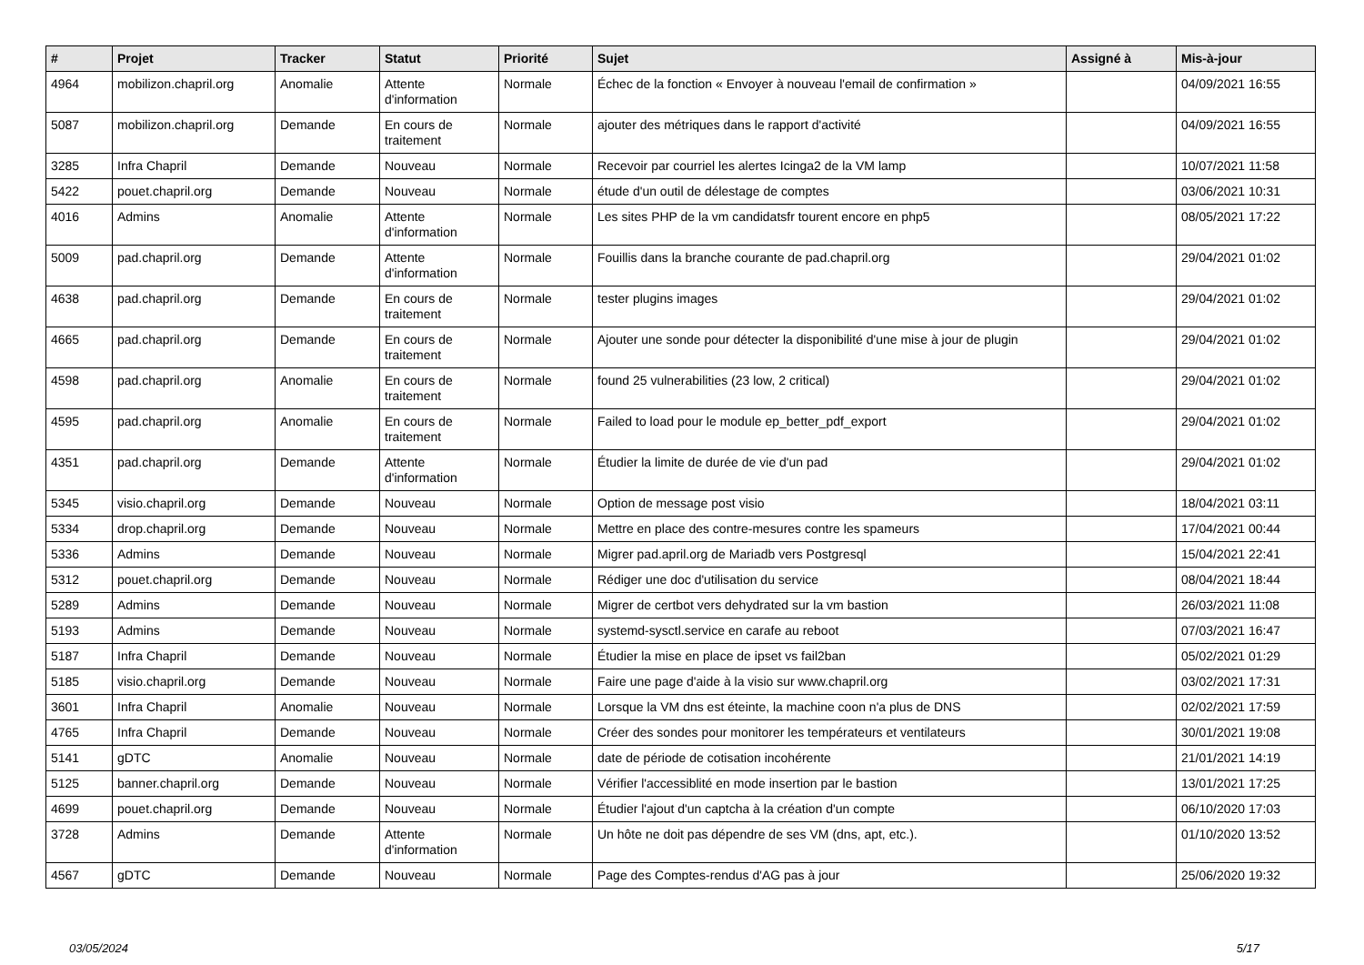| # | Projet | Tracker | Statut | Priorité | Sujet | Assigné à | Mis-à-jour |
| --- | --- | --- | --- | --- | --- | --- | --- |
| 4964 | mobilizon.chapril.org | Anomalie | Attente d'information | Normale | Échec de la fonction « Envoyer à nouveau l'email de confirmation » | | 04/09/2021 16:55 |
| 5087 | mobilizon.chapril.org | Demande | En cours de traitement | Normale | ajouter des métriques dans le rapport d'activité | | 04/09/2021 16:55 |
| 3285 | Infra Chapril | Demande | Nouveau | Normale | Recevoir par courriel les alertes Icinga2 de la VM lamp | | 10/07/2021 11:58 |
| 5422 | pouet.chapril.org | Demande | Nouveau | Normale | étude d'un outil de délestage de comptes | | 03/06/2021 10:31 |
| 4016 | Admins | Anomalie | Attente d'information | Normale | Les sites PHP de la vm candidatsfr tourent encore en php5 | | 08/05/2021 17:22 |
| 5009 | pad.chapril.org | Demande | Attente d'information | Normale | Fouillis dans la branche courante de pad.chapril.org | | 29/04/2021 01:02 |
| 4638 | pad.chapril.org | Demande | En cours de traitement | Normale | tester plugins images | | 29/04/2021 01:02 |
| 4665 | pad.chapril.org | Demande | En cours de traitement | Normale | Ajouter une sonde pour détecter la disponibilité d'une mise à jour de plugin | | 29/04/2021 01:02 |
| 4598 | pad.chapril.org | Anomalie | En cours de traitement | Normale | found 25 vulnerabilities (23 low, 2 critical) | | 29/04/2021 01:02 |
| 4595 | pad.chapril.org | Anomalie | En cours de traitement | Normale | Failed to load pour le module ep_better_pdf_export | | 29/04/2021 01:02 |
| 4351 | pad.chapril.org | Demande | Attente d'information | Normale | Étudier la limite de durée de vie d'un pad | | 29/04/2021 01:02 |
| 5345 | visio.chapril.org | Demande | Nouveau | Normale | Option de message post visio | | 18/04/2021 03:11 |
| 5334 | drop.chapril.org | Demande | Nouveau | Normale | Mettre en place des contre-mesures contre les spameurs | | 17/04/2021 00:44 |
| 5336 | Admins | Demande | Nouveau | Normale | Migrer pad.april.org de Mariadb vers Postgresql | | 15/04/2021 22:41 |
| 5312 | pouet.chapril.org | Demande | Nouveau | Normale | Rédiger une doc d'utilisation du service | | 08/04/2021 18:44 |
| 5289 | Admins | Demande | Nouveau | Normale | Migrer de certbot vers dehydrated sur la vm bastion | | 26/03/2021 11:08 |
| 5193 | Admins | Demande | Nouveau | Normale | systemd-sysctl.service en carafe au reboot | | 07/03/2021 16:47 |
| 5187 | Infra Chapril | Demande | Nouveau | Normale | Étudier la mise en place de ipset vs fail2ban | | 05/02/2021 01:29 |
| 5185 | visio.chapril.org | Demande | Nouveau | Normale | Faire une page d'aide à la visio sur www.chapril.org | | 03/02/2021 17:31 |
| 3601 | Infra Chapril | Anomalie | Nouveau | Normale | Lorsque la VM dns est éteinte, la machine coon n'a plus de DNS | | 02/02/2021 17:59 |
| 4765 | Infra Chapril | Demande | Nouveau | Normale | Créer des sondes pour monitorer les températeurs et ventilateurs | | 30/01/2021 19:08 |
| 5141 | gDTC | Anomalie | Nouveau | Normale | date de période de cotisation incohérente | | 21/01/2021 14:19 |
| 5125 | banner.chapril.org | Demande | Nouveau | Normale | Vérifier l'accessiblité en mode insertion par le bastion | | 13/01/2021 17:25 |
| 4699 | pouet.chapril.org | Demande | Nouveau | Normale | Étudier l'ajout d'un captcha à la création d'un compte | | 06/10/2020 17:03 |
| 3728 | Admins | Demande | Attente d'information | Normale | Un hôte ne doit pas dépendre de ses VM (dns, apt, etc.). | | 01/10/2020 13:52 |
| 4567 | gDTC | Demande | Nouveau | Normale | Page des Comptes-rendus d'AG pas à jour | | 25/06/2020 19:32 |
03/05/2024 5/17